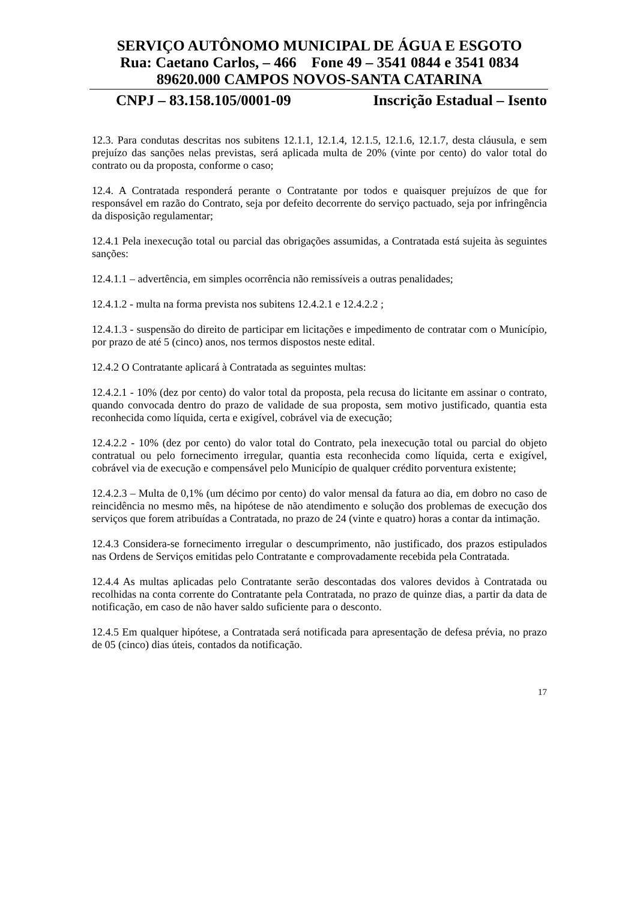SERVIÇO AUTÔNOMO MUNICIPAL DE ÁGUA E ESGOTO
Rua: Caetano Carlos, – 466 Fone 49 – 3541 0844 e 3541 0834
89620.000 CAMPOS NOVOS-SANTA CATARINA
CNPJ – 83.158.105/0001-09 Inscrição Estadual – Isento
12.3. Para condutas descritas nos subitens 12.1.1, 12.1.4, 12.1.5, 12.1.6, 12.1.7, desta cláusula, e sem prejuízo das sanções nelas previstas, será aplicada multa de 20% (vinte por cento) do valor total do contrato ou da proposta, conforme o caso;
12.4. A Contratada responderá perante o Contratante por todos e quaisquer prejuízos de que for responsável em razão do Contrato, seja por defeito decorrente do serviço pactuado, seja por infringência da disposição regulamentar;
12.4.1 Pela inexecução total ou parcial das obrigações assumidas, a Contratada está sujeita às seguintes sanções:
12.4.1.1 – advertência, em simples ocorrência não remissíveis a outras penalidades;
12.4.1.2 - multa na forma prevista nos subitens 12.4.2.1 e 12.4.2.2 ;
12.4.1.3 - suspensão do direito de participar em licitações e impedimento de contratar com o Município, por prazo de até 5 (cinco) anos, nos termos dispostos neste edital.
12.4.2 O Contratante aplicará à Contratada as seguintes multas:
12.4.2.1 - 10% (dez por cento) do valor total da proposta, pela recusa do licitante em assinar o contrato, quando convocada dentro do prazo de validade de sua proposta, sem motivo justificado, quantia esta reconhecida como líquida, certa e exigível, cobrável via de execução;
12.4.2.2 - 10% (dez por cento) do valor total do Contrato, pela inexecução total ou parcial do objeto contratual ou pelo fornecimento irregular, quantia esta reconhecida como líquida, certa e exigível, cobrável via de execução e compensável pelo Município de qualquer crédito porventura existente;
12.4.2.3 – Multa de 0,1% (um décimo por cento) do valor mensal da fatura ao dia, em dobro no caso de reincidência no mesmo mês, na hipótese de não atendimento e solução dos problemas de execução dos serviços que forem atribuídas a Contratada, no prazo de 24 (vinte e quatro) horas a contar da intimação.
12.4.3 Considera-se fornecimento irregular o descumprimento, não justificado, dos prazos estipulados nas Ordens de Serviços emitidas pelo Contratante e comprovadamente recebida pela Contratada.
12.4.4 As multas aplicadas pelo Contratante serão descontadas dos valores devidos à Contratada ou recolhidas na conta corrente do Contratante pela Contratada, no prazo de quinze dias, a partir da data de notificação, em caso de não haver saldo suficiente para o desconto.
12.4.5 Em qualquer hipótese, a Contratada será notificada para apresentação de defesa prévia, no prazo de 05 (cinco) dias úteis, contados da notificação.
17